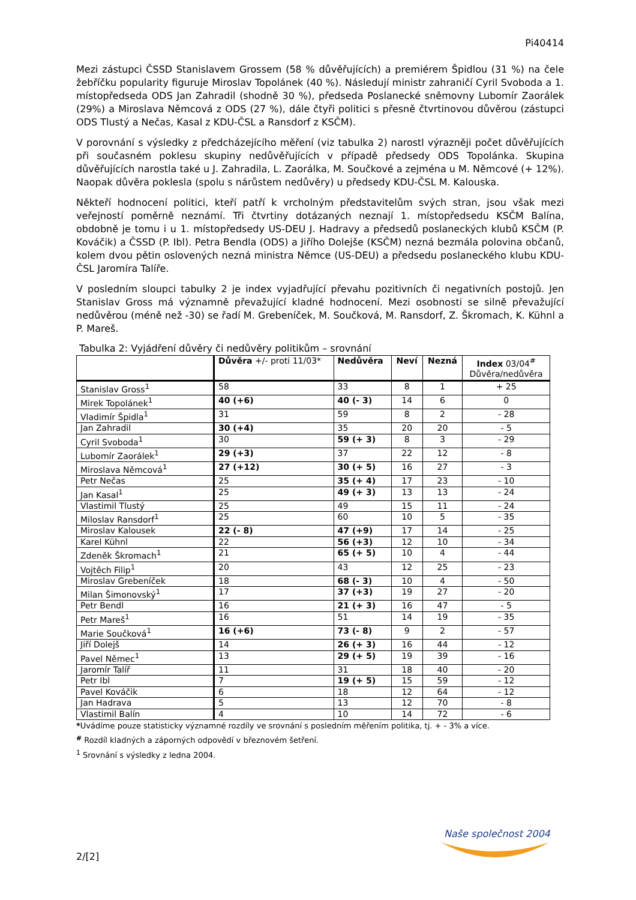Pi40414
Mezi zástupci ČSSD Stanislavem Grossem (58 % důvěřujících) a premiérem Špidlou (31 %) na čele žebříčku popularity figuruje Miroslav Topolánek (40 %). Následují ministr zahraničí Cyril Svoboda a 1. místopředseda ODS Jan Zahradil (shodně 30 %), předseda Poslanecké sněmovny Lubomír Zaorálek (29%) a Miroslava Němcová z ODS (27 %), dále čtyři politici s přesně čtvrtinovou důvěrou (zástupci ODS Tlustý a Nečas, Kasal z KDU-ČSL a Ransdorf z KSČM).
V porovnání s výsledky z předcházejícího měření (viz tabulka 2) narostl výrazněji počet důvěřujících při současném poklesu skupiny nedůvěřujících v případě předsedy ODS Topolánka. Skupina důvěřujících narostla také u J. Zahradila, L. Zaorálka, M. Součkové a zejména u M. Němcové (+ 12%). Naopak důvěra poklesla (spolu s nárůstem nedůvěry) u předsedy KDU-ČSL M. Kalouska.
Někteří hodnocení politici, kteří patří k vrcholným představitelům svých stran, jsou však mezi veřejností poměrně neznámí. Tři čtvrtiny dotázaných neznají 1. místopředsedu KSČM Balína, obdobně je tomu i u 1. místopředsedy US-DEU J. Hadravy a předsedů poslaneckých klubů KSČM (P. Kováčik) a ČSSD (P. Ibl). Petra Bendla (ODS) a Jiřího Dolejše (KSČM) nezná bezmála polovina občanů, kolem dvou pětin oslovených nezná ministra Němce (US-DEU) a předsedu poslaneckého klubu KDU-ČSL Jaromíra Talíře.
V posledním sloupci tabulky 2 je index vyjadřující převahu pozitivních či negativních postojů. Jen Stanislav Gross má významně převažující kladné hodnocení. Mezi osobnosti se silně převažující nedůvěrou (méně než -30) se řadí M. Grebeníček, M. Součková, M. Ransdorf, Z. Škromach, K. Kühnl a P. Mareš.
Tabulka 2: Vyjádření důvěry či nedůvěry politikům – srovnání
| | Důvěra +/- proti 11/03* | Nedůvěra | Neví | Nezná | Index 03/04<sup>#</sup> Důvěra/nedůvěra |
| --- | --- | --- | --- | --- | --- |
| Stanislav Gross<sup>1</sup> | 58 | 33 | 8 | 1 | + 25 |
| Mirek Topolánek<sup>1</sup> | 40 (+6) | 40 (- 3) | 14 | 6 | 0 |
| Vladimír Špidla<sup>1</sup> | 31 | 59 | 8 | 2 | - 28 |
| Jan Zahradil | 30 (+4) | 35 | 20 | 20 | - 5 |
| Cyril Svoboda<sup>1</sup> | 30 | 59 (+ 3) | 8 | 3 | - 29 |
| Lubomír Zaorálek<sup>1</sup> | 29 (+3) | 37 | 22 | 12 | - 8 |
| Miroslava Němcová<sup>1</sup> | 27 (+12) | 30 (+ 5) | 16 | 27 | - 3 |
| Petr Nečas | 25 | 35 (+ 4) | 17 | 23 | - 10 |
| Jan Kasal<sup>1</sup> | 25 | 49 (+ 3) | 13 | 13 | - 24 |
| Vlastimil Tlustý | 25 | 49 | 15 | 11 | - 24 |
| Miloslav Ransdorf<sup>1</sup> | 25 | 60 | 10 | 5 | - 35 |
| Miroslav Kalousek | 22 (- 8) | 47 (+9) | 17 | 14 | - 25 |
| Karel Kühnl | 22 | 56 (+3) | 12 | 10 | - 34 |
| Zdeněk Škromach<sup>1</sup> | 21 | 65 (+ 5) | 10 | 4 | - 44 |
| Vojtěch Filip<sup>1</sup> | 20 | 43 | 12 | 25 | - 23 |
| Miroslav Grebeníček | 18 | 68 (- 3) | 10 | 4 | - 50 |
| Milan Šimonovský<sup>1</sup> | 17 | 37 (+3) | 19 | 27 | - 20 |
| Petr Bendl | 16 | 21 (+ 3) | 16 | 47 | - 5 |
| Petr Mareš<sup>1</sup> | 16 | 51 | 14 | 19 | - 35 |
| Marie Součková<sup>1</sup> | 16 (+6) | 73 (- 8) | 9 | 2 | - 57 |
| Jiří Dolejš | 14 | 26 (+ 3) | 16 | 44 | - 12 |
| Pavel Němec<sup>1</sup> | 13 | 29 (+ 5) | 19 | 39 | - 16 |
| Jaromír Talíř | 11 | 31 | 18 | 40 | - 20 |
| Petr Ibl | 7 | 19 (+ 5) | 15 | 59 | - 12 |
| Pavel Kováčik | 6 | 18 | 12 | 64 | - 12 |
| Jan Hadrava | 5 | 13 | 12 | 70 | - 8 |
| Vlastimil Balín | 4 | 10 | 14 | 72 | - 6 |
*Uvádíme pouze statisticky významné rozdíly ve srovnání s posledním měřením politika, tj. + - 3% a více.
<sup>#</sup> Rozdíl kladných a záporných odpovědí v březnovém šetření.
<sup>1</sup> Srovnání s výsledky z ledna 2004.
Naše společnost 2004
2/[2]